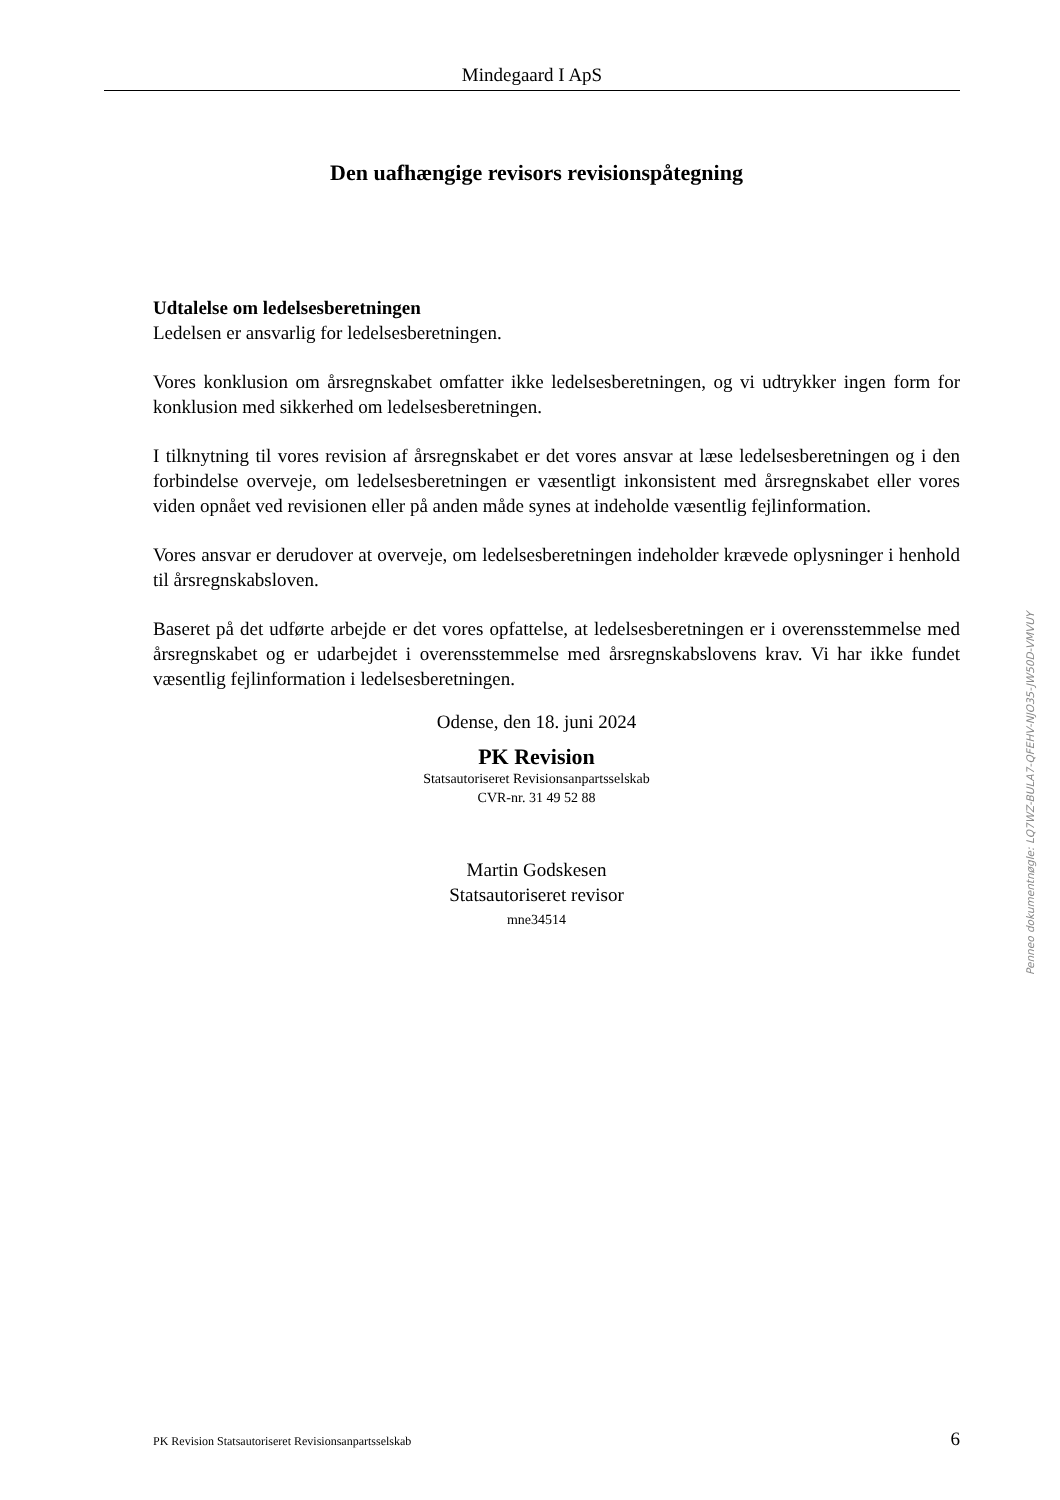Mindegaard I ApS
Den uafhængige revisors revisionspåtegning
Udtalelse om ledelsesberetningen
Ledelsen er ansvarlig for ledelsesberetningen.
Vores konklusion om årsregnskabet omfatter ikke ledelsesberetningen, og vi udtrykker ingen form for konklusion med sikkerhed om ledelsesberetningen.
I tilknytning til vores revision af årsregnskabet er det vores ansvar at læse ledelsesberetningen og i den forbindelse overveje, om ledelsesberetningen er væsentligt inkonsistent med årsregnskabet eller vores viden opnået ved revisionen eller på anden måde synes at indeholde væsentlig fejlinformation.
Vores ansvar er derudover at overveje, om ledelsesberetningen indeholder krævede oplysninger i henhold til årsregnskabsloven.
Baseret på det udførte arbejde er det vores opfattelse, at ledelsesberetningen er i overensstemmelse med årsregnskabet og er udarbejdet i overensstemmelse med årsregnskabslovens krav. Vi har ikke fundet væsentlig fejlinformation i ledelsesberetningen.
Odense, den 18. juni 2024
PK Revision
Statsautoriseret Revisionsanpartsselskab
CVR-nr. 31 49 52 88
Martin Godskesen
Statsautoriseret revisor
mne34514
Penneo dokumentnøgle: LQ7WZ-BULA7-QFEHV-NJO35-JW50D-VMVUY
PK Revision Statsautoriseret Revisionsanpartsselskab 6